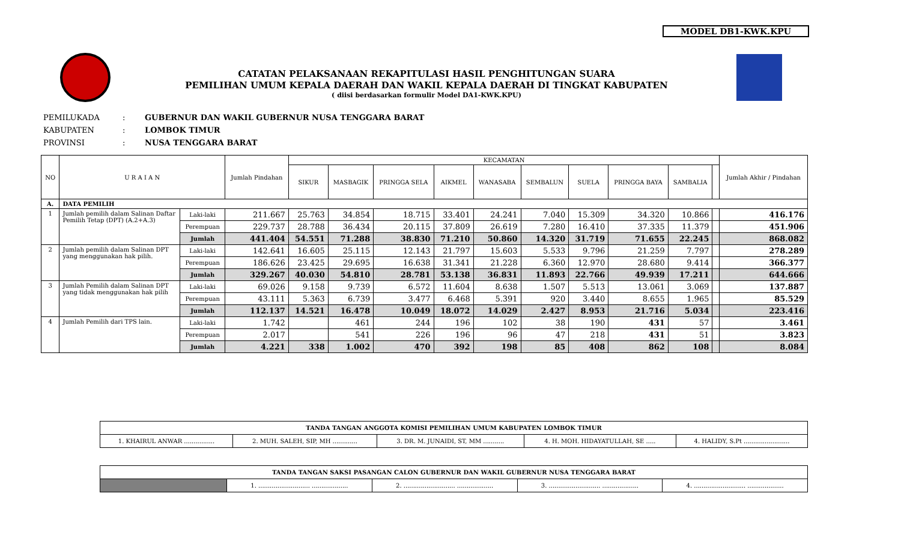MODEL DB1-KWK.KPU
CATATAN PELAKSANAAN REKAPITULASI HASIL PENGHITUNGAN SUARA
PEMILIHAN UMUM KEPALA DAERAH DAN WAKIL KEPALA DAERAH DI TINGKAT KABUPATEN
( diisi berdasarkan formulir Model DA1-KWK.KPU)
| PEMILUKADA | : | GUBERNUR DAN WAKIL GUBERNUR NUSA TENGGARA BARAT |
| KABUPATEN | : | LOMBOK TIMUR |
| PROVINSI | : | NUSA TENGGARA BARAT |
| NO | U R A I A N | | Jumlah Pindahan | KECAMATAN | | | | | | | | | | Jumlah Akhir / Pindahan |
| --- | --- | --- | --- | --- | --- | --- | --- | --- | --- | --- | --- | --- | --- | --- |
| | | | | SIKUR | MASBAGIK | PRINGGA SELA | AIKMEL | WANASABA | SEMBALUN | SUELA | PRINGGA BAYA | SAMBALIA | | |
| A. | DATA PEMILIH | | | | | | | | | | | | | |
| 1 | Jumlah pemilih dalam Salinan Daftar Pemilih Tetap (DPT) (A.2+A.3) | Laki-laki | 211.667 | 25.763 | 34.854 | 18.715 | 33.401 | 24.241 | 7.040 | 15.309 | 34.320 | 10.866 | | 416.176 |
| | | Perempuan | 229.737 | 28.788 | 36.434 | 20.115 | 37.809 | 26.619 | 7.280 | 16.410 | 37.335 | 11.379 | | 451.906 |
| | | Jumlah | 441.404 | 54.551 | 71.288 | 38.830 | 71.210 | 50.860 | 14.320 | 31.719 | 71.655 | 22.245 | | 868.082 |
| 2 | Jumlah pemilih dalam Salinan DPT yang menggunakan hak pilih. | Laki-laki | 142.641 | 16.605 | 25.115 | 12.143 | 21.797 | 15.603 | 5.533 | 9.796 | 21.259 | 7.797 | | 278.289 |
| | | Perempuan | 186.626 | 23.425 | 29.695 | 16.638 | 31.341 | 21.228 | 6.360 | 12.970 | 28.680 | 9.414 | | 366.377 |
| | | Jumlah | 329.267 | 40.030 | 54.810 | 28.781 | 53.138 | 36.831 | 11.893 | 22.766 | 49.939 | 17.211 | | 644.666 |
| 3 | Jumlah Pemilih dalam Salinan DPT yang tidak menggunakan hak pilih | Laki-laki | 69.026 | 9.158 | 9.739 | 6.572 | 11.604 | 8.638 | 1.507 | 5.513 | 13.061 | 3.069 | | 137.887 |
| | | Perempuan | 43.111 | 5.363 | 6.739 | 3.477 | 6.468 | 5.391 | 920 | 3.440 | 8.655 | 1.965 | | 85.529 |
| | | Jumlah | 112.137 | 14.521 | 16.478 | 10.049 | 18.072 | 14.029 | 2.427 | 8.953 | 21.716 | 5.034 | | 223.416 |
| 4 | Jumlah Pemilih dari TPS lain. | Laki-laki | 1.742 | | 461 | 244 | 196 | 102 | 38 | 190 | 431 | 57 | | 3.461 |
| | | Perempuan | 2.017 | | 541 | 226 | 196 | 96 | 47 | 218 | 431 | 51 | | 3.823 |
| | | Jumlah | 4.221 | 338 | 1.002 | 470 | 392 | 198 | 85 | 408 | 862 | 108 | | 8.084 |
| TANDA TANGAN ANGGOTA KOMISI PEMILIHAN UMUM KABUPATEN LOMBOK TIMUR | | | | |
| 1. KHAIRUL ANWAR ................ | 2. MUH. SALEH, SIP, MH ............. | 3. DR. M. JUNAIDI, ST, MM ........... | 4. H. MOH. HIDAYATULLAH, SE ..... | 4. HALIDY, S.Pt ........................ |
| TANDA TANGAN SAKSI PASANGAN CALON GUBERNUR DAN WAKIL GUBERNUR NUSA TENGGARA BARAT | | | | |
| | 1. ........................... ................... | 2. ........................... ................... | 3. ........................... ................... | 4. ........................... ................... |